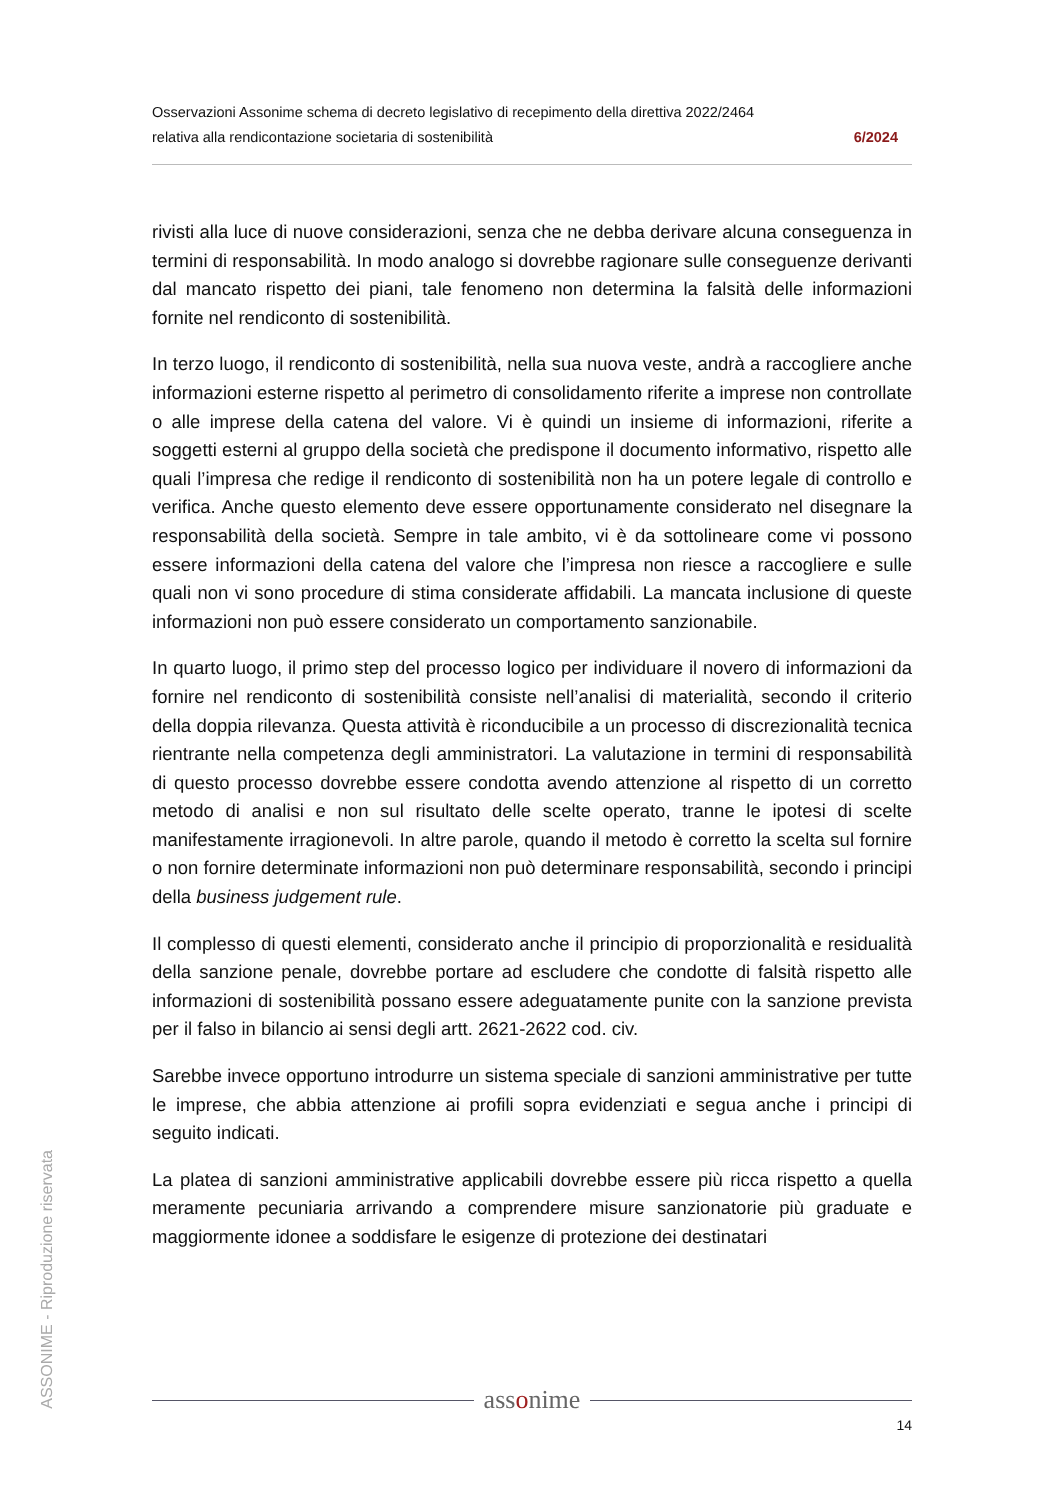Osservazioni Assonime schema di decreto legislativo di recepimento della direttiva 2022/2464
relativa alla rendicontazione societaria di sostenibilità 6/2024
rivisti alla luce di nuove considerazioni, senza che ne debba derivare alcuna conseguenza in termini di responsabilità. In modo analogo si dovrebbe ragionare sulle conseguenze derivanti dal mancato rispetto dei piani, tale fenomeno non determina la falsità delle informazioni fornite nel rendiconto di sostenibilità.
In terzo luogo, il rendiconto di sostenibilità, nella sua nuova veste, andrà a raccogliere anche informazioni esterne rispetto al perimetro di consolidamento riferite a imprese non controllate o alle imprese della catena del valore. Vi è quindi un insieme di informazioni, riferite a soggetti esterni al gruppo della società che predispone il documento informativo, rispetto alle quali l’impresa che redige il rendiconto di sostenibilità non ha un potere legale di controllo e verifica. Anche questo elemento deve essere opportunamente considerato nel disegnare la responsabilità della società. Sempre in tale ambito, vi è da sottolineare come vi possono essere informazioni della catena del valore che l’impresa non riesce a raccogliere e sulle quali non vi sono procedure di stima considerate affidabili. La mancata inclusione di queste informazioni non può essere considerato un comportamento sanzionabile.
In quarto luogo, il primo step del processo logico per individuare il novero di informazioni da fornire nel rendiconto di sostenibilità consiste nell’analisi di materialità, secondo il criterio della doppia rilevanza. Questa attività è riconducibile a un processo di discrezionalità tecnica rientrante nella competenza degli amministratori. La valutazione in termini di responsabilità di questo processo dovrebbe essere condotta avendo attenzione al rispetto di un corretto metodo di analisi e non sul risultato delle scelte operato, tranne le ipotesi di scelte manifestamente irragionevoli. In altre parole, quando il metodo è corretto la scelta sul fornire o non fornire determinate informazioni non può determinare responsabilità, secondo i principi della business judgement rule.
Il complesso di questi elementi, considerato anche il principio di proporzionalità e residualità della sanzione penale, dovrebbe portare ad escludere che condotte di falsità rispetto alle informazioni di sostenibilità possano essere adeguatamente punite con la sanzione prevista per il falso in bilancio ai sensi degli artt. 2621-2622 cod. civ.
Sarebbe invece opportuno introdurre un sistema speciale di sanzioni amministrative per tutte le imprese, che abbia attenzione ai profili sopra evidenziati e segua anche i principi di seguito indicati.
La platea di sanzioni amministrative applicabili dovrebbe essere più ricca rispetto a quella meramente pecuniaria arrivando a comprendere misure sanzionatorie più graduate e maggiormente idonee a soddisfare le esigenze di protezione dei destinatari
ASSONIME - Riproduzione riservata
assonime
14